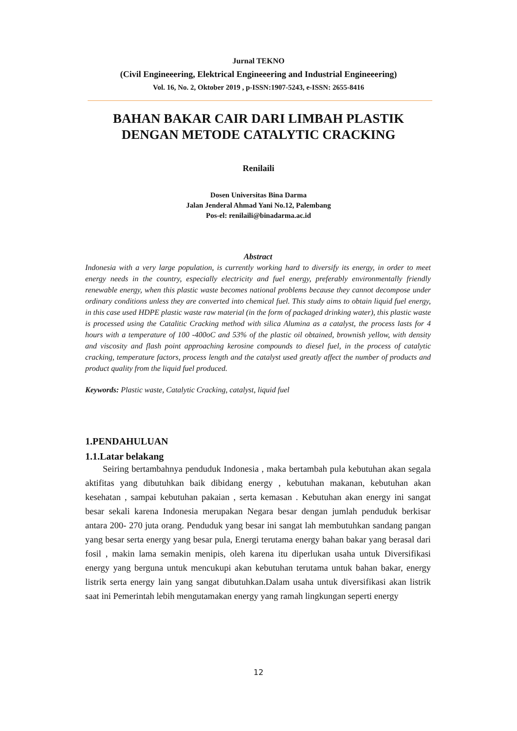Jurnal TEKNO
(Civil Engineeering, Elektrical Engineeering and Industrial Engineeering)
Vol. 16, No. 2, Oktober 2019 , p-ISSN:1907-5243, e-ISSN: 2655-8416
BAHAN BAKAR CAIR DARI LIMBAH PLASTIK
DENGAN METODE CATALYTIC CRACKING
Renilaili
Dosen Universitas Bina Darma
Jalan Jenderal Ahmad Yani No.12, Palembang
Pos-el: renilaili@binadarma.ac.id
Abstract
Indonesia with a very large population, is currently working hard to diversify its energy, in order to meet energy needs in the country, especially electricity and fuel energy, preferably environmentally friendly renewable energy, when this plastic waste becomes national problems because they cannot decompose under ordinary conditions unless they are converted into chemical fuel. This study aims to obtain liquid fuel energy, in this case used HDPE plastic waste raw material (in the form of packaged drinking water), this plastic waste is processed using the Catalitic Cracking method with silica Alumina as a catalyst, the process lasts for 4 hours with a temperature of 100 -400oC and 53% of the plastic oil obtained, brownish yellow, with density and viscosity and flash point approaching kerosine compounds to diesel fuel, in the process of catalytic cracking, temperature factors, process length and the catalyst used greatly affect the number of products and product quality from the liquid fuel produced.
Keywords: Plastic waste, Catalytic Cracking, catalyst, liquid fuel
1.PENDAHULUAN
1.1.Latar belakang
Seiring bertambahnya penduduk Indonesia , maka bertambah pula kebutuhan akan segala aktifitas yang dibutuhkan baik dibidang energy , kebutuhan makanan, kebutuhan akan kesehatan , sampai kebutuhan pakaian , serta kemasan . Kebutuhan akan energy ini sangat besar sekali karena Indonesia merupakan Negara besar dengan jumlah penduduk berkisar antara 200- 270 juta orang. Penduduk yang besar ini sangat lah membutuhkan sandang pangan yang besar serta energy yang besar pula, Energi terutama energy bahan bakar yang berasal dari fosil , makin lama semakin menipis, oleh karena itu diperlukan usaha untuk Diversifikasi energy yang berguna untuk mencukupi akan kebutuhan terutama untuk bahan bakar, energy listrik serta energy lain yang sangat dibutuhkan.Dalam usaha untuk diversifikasi akan listrik saat ini Pemerintah lebih mengutamakan energy yang ramah lingkungan seperti energy
12